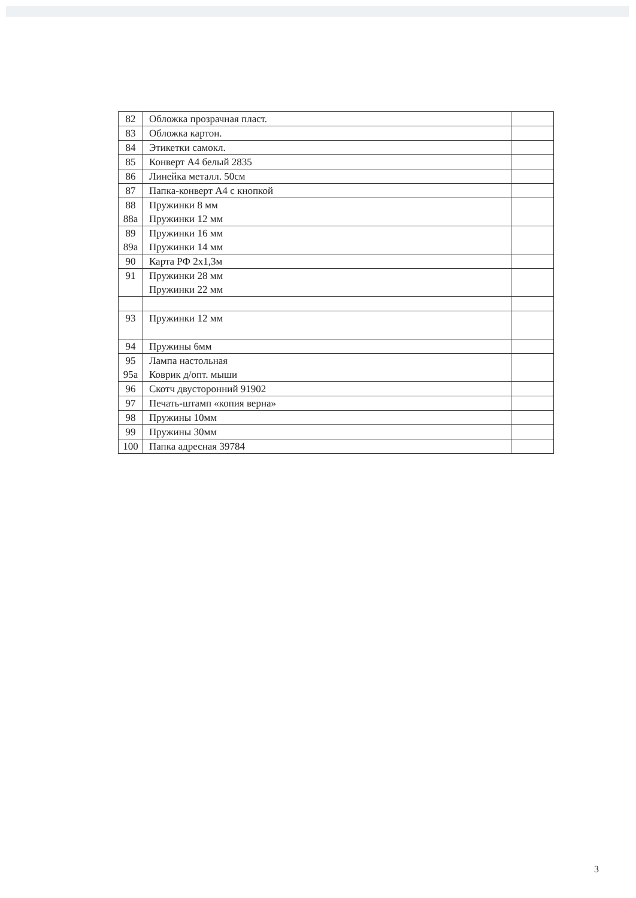| 82 | Обложка прозрачная пласт. | |
| 83 | Обложка картон. | |
| 84 | Этикетки самокл. | |
| 85 | Конверт А4 белый 2835 | |
| 86 | Линейка металл. 50см | |
| 87 | Папка-конверт А4 с кнопкой | |
| 88 88а | Пружинки 8 мм Пружинки 12 мм | |
| 89 89а | Пружинки 16 мм Пружинки 14 мм | |
| 90 | Карта РФ 2х1,3м | |
| 91 | Пружинки 28 мм Пружинки 22 мм | |
| 93 | Пружинки 12 мм | |
| 94 | Пружины 6мм | |
| 95 95а | Лампа настольная Коврик д/опт. мыши | |
| 96 | Скотч двусторонний 91902 | |
| 97 | Печать-штамп «копия верна» | |
| 98 | Пружины 10мм | |
| 99 | Пружины 30мм | |
| 100 | Папка адресная 39784 | |
3